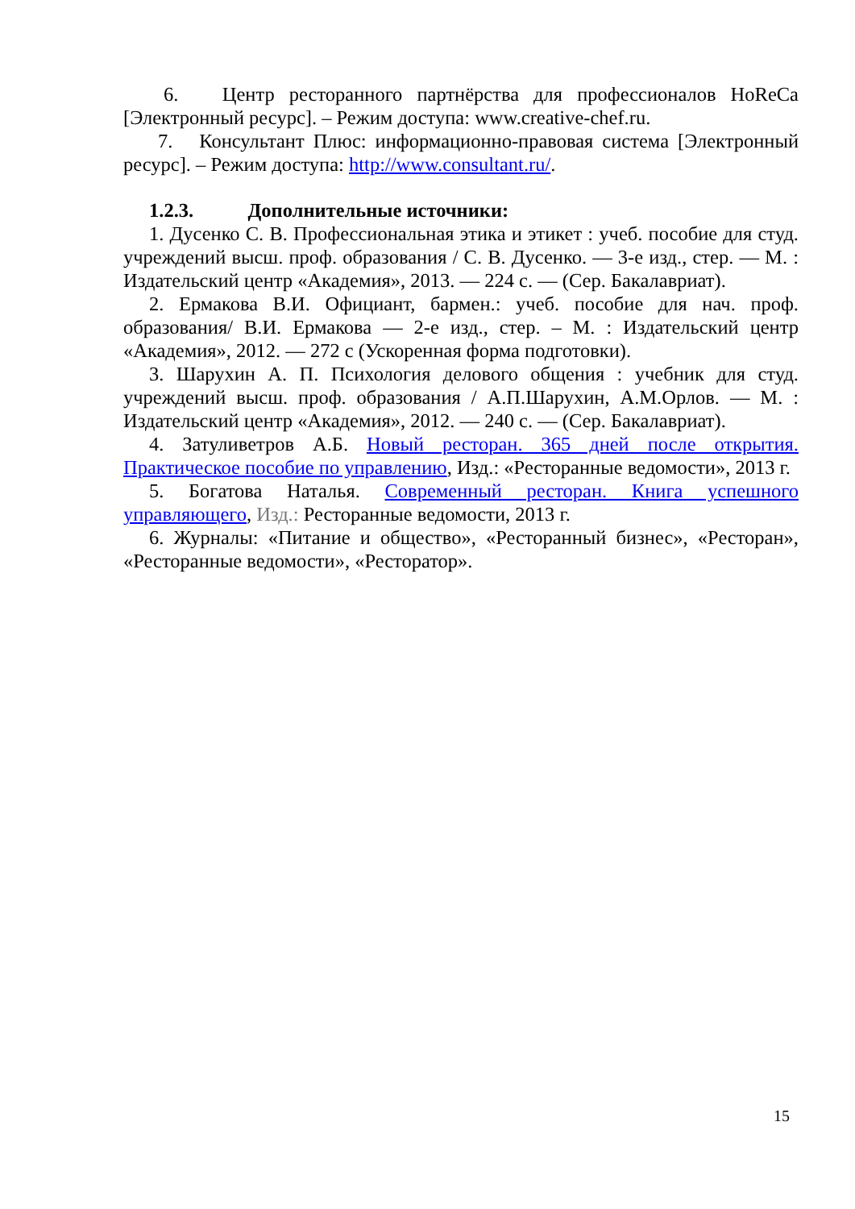6. Центр ресторанного партнёрства для профессионалов HoReCa [Электронный ресурс]. – Режим доступа: www.creative-chef.ru.
7. Консультант Плюс: информационно-правовая система [Электронный ресурс]. – Режим доступа: http://www.consultant.ru/.
1.2.3. Дополнительные источники:
1. Дусенко С. В. Профессиональная этика и этикет : учеб. пособие для студ. учреждений высш. проф. образования / С. В. Дусенко. — 3-е изд., стер. — М. : Издательский центр «Академия», 2013. — 224 с. — (Сер. Бакалавриат).
2. Ермакова В.И. Официант, бармен.: учеб. пособие для нач. проф. образования/ В.И. Ермакова — 2-е изд., стер. – М. : Издательский центр «Академия», 2012. — 272 с (Ускоренная форма подготовки).
3. Шарухин А. П. Психология делового общения : учебник для студ. учреждений высш. проф. образования / А.П.Шарухин, А.М.Орлов. — М. : Издательский центр «Академия», 2012. — 240 с. — (Сер. Бакалавриат).
4. Затуливетров А.Б. Новый ресторан. 365 дней после открытия. Практическое пособие по управлению, Изд.: «Ресторанные ведомости», 2013 г.
5. Богатова Наталья. Современный ресторан. Книга успешного управляющего, Изд.: Ресторанные ведомости, 2013 г.
6. Журналы: «Питание и общество», «Ресторанный бизнес», «Ресторан», «Ресторанные ведомости», «Ресторатор».
15